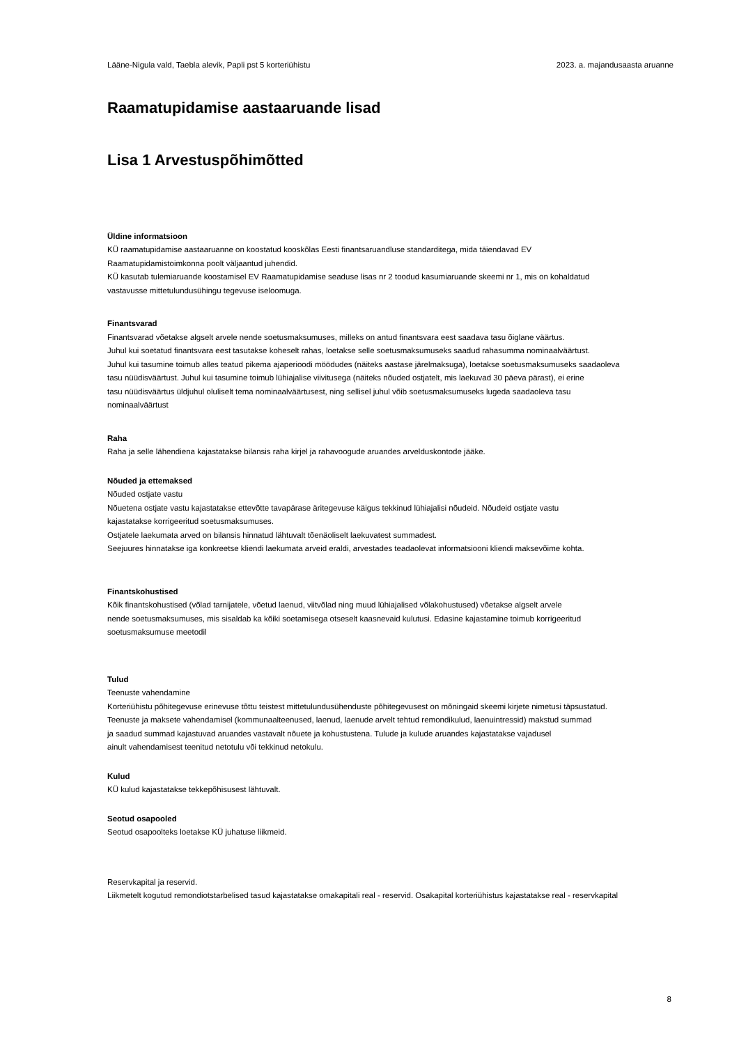Lääne-Nigula vald, Taebla alevik, Papli pst 5 korteriühistu 2023. a. majandusaasta aruanne
Raamatupidamise aastaaruande lisad
Lisa 1 Arvestuspõhimõtted
Üldine informatsioon
KÜ raamatupidamise aastaaruanne on koostatud kooskõlas Eesti finantsaruandluse standarditega, mida täiendavad EV
Raamatupidamistoimkonna poolt väljaantud juhendid.
KÜ kasutab tulemiaruande koostamisel EV Raamatupidamise seaduse lisas nr 2 toodud kasumiaruande skeemi nr 1, mis on kohaldatud
vastavusse mittetulundusühingu tegevuse iseloomuga.
Finantsvarad
Finantsvarad võetakse algselt arvele nende soetusmaksumuses, milleks on antud finantsvara eest saadava tasu õiglane väärtus.
Juhul kui soetatud finantsvara eest tasutakse koheselt rahas, loetakse selle soetusmaksumuseks saadud rahasumma nominaalväärtust.
Juhul kui tasumine toimub alles teatud pikema ajaperioodi möödudes (näiteks aastase järelmaksuga), loetakse soetusmaksumuseks saadaoleva
tasu nüüdisväärtust. Juhul kui tasumine toimub lühiajalise viivitusega (näiteks nõuded ostjatelt, mis laekuvad 30 päeva pärast), ei erine
tasu nüüdisväärtus üldjuhul oluliselt tema nominaalväärtusest, ning sellisel juhul võib soetusmaksumuseks lugeda saadaoleva tasu
nominaalväärtust
Raha
Raha ja selle lähendiena kajastatakse bilansis raha kirjel ja rahavoogude aruandes arvelduskontode jääke.
Nõuded ja ettemaksed
Nõuded ostjate vastu
Nõuetena ostjate vastu kajastatakse ettevõtte tavapärase äritegevuse käigus tekkinud lühiajalisi nõudeid. Nõudeid ostjate vastu
kajastatakse korrigeeritud soetusmaksumuses.
Ostjatele laekumata arved on bilansis hinnatud lähtuvalt tõenäoliselt laekuvatest summadest.
Seejuures hinnatakse iga konkreetse kliendi laekumata arveid eraldi, arvestades teadaolevat informatsiooni kliendi maksevõime kohta.
Finantskohustised
Kõik finantskohustised (võlad tarnijatele, võetud laenud, viitvõlad ning muud lühiajalised võlakohustused) võetakse algselt arvele
nende soetusmaksumuses, mis sisaldab ka kõiki soetamisega otseselt kaasnevaid kulutusi. Edasine kajastamine toimub korrigeeritud
soetusmaksumuse meetodil
Tulud
Teenuste vahendamine
Korteriühistu põhitegevuse erinevuse tõttu teistest mittetulundusühenduste põhitegevusest on mõningaid skeemi kirjete nimetusi täpsustatud.
Teenuste ja maksete vahendamisel (kommunaalteenused, laenud, laenude arvelt tehtud remondikulud, laenuintressid) makstud summad
ja saadud summad kajastuvad aruandes vastavalt nõuete ja kohustustena. Tulude ja kulude aruandes kajastatakse vajadusel
ainult vahendamisest teenitud netotulu või tekkinud netokulu.
Kulud
KÜ kulud kajastatakse tekkepõhisusest lähtuvalt.
Seotud osapooled
Seotud osapoolteks loetakse KÜ juhatuse liikmeid.
Reservkapital ja reservid.
Liikmetelt kogutud remondiotstarbelised tasud kajastatakse omakapitali real - reservid. Osakapital korteriühistus kajastatakse real - reservkapital
8